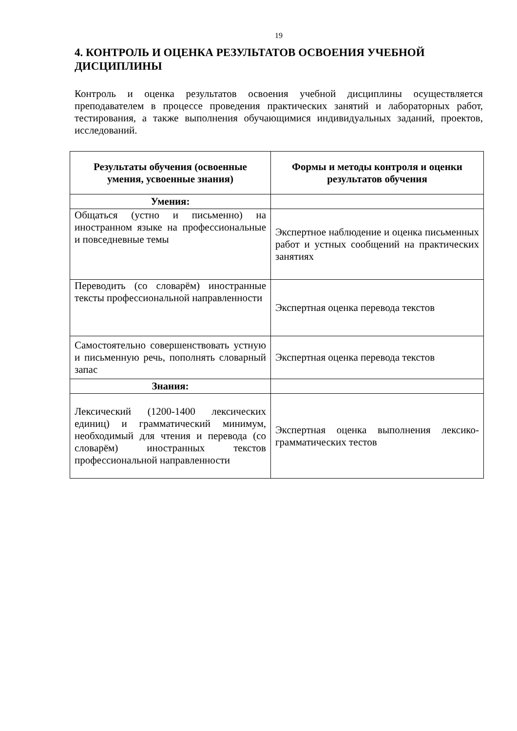19
4. КОНТРОЛЬ И ОЦЕНКА РЕЗУЛЬТАТОВ ОСВОЕНИЯ УЧЕБНОЙ ДИСЦИПЛИНЫ
Контроль и оценка результатов освоения учебной дисциплины осуществляется преподавателем в процессе проведения практических занятий и лабораторных работ, тестирования, а также выполнения обучающимися индивидуальных заданий, проектов, исследований.
| Результаты обучения (освоенные умения, усвоенные знания) | Формы и методы контроля и оценки результатов обучения |
| --- | --- |
| Умения: | |
| Общаться (устно и письменно) на иностранном языке на профессиональные и повседневные темы | Экспертное наблюдение и оценка письменных работ и устных сообщений на практических занятиях |
| Переводить (со словарём) иностранные тексты профессиональной направленности | Экспертная оценка перевода текстов |
| Самостоятельно совершенствовать устную и письменную речь, пополнять словарный запас | Экспертная оценка перевода текстов |
| Знания: | |
| Лексический (1200-1400 лексических единиц) и грамматический минимум, необходимый для чтения и перевода (со словарём) иностранных текстов профессиональной направленности | Экспертная оценка выполнения лексико-грамматических тестов |